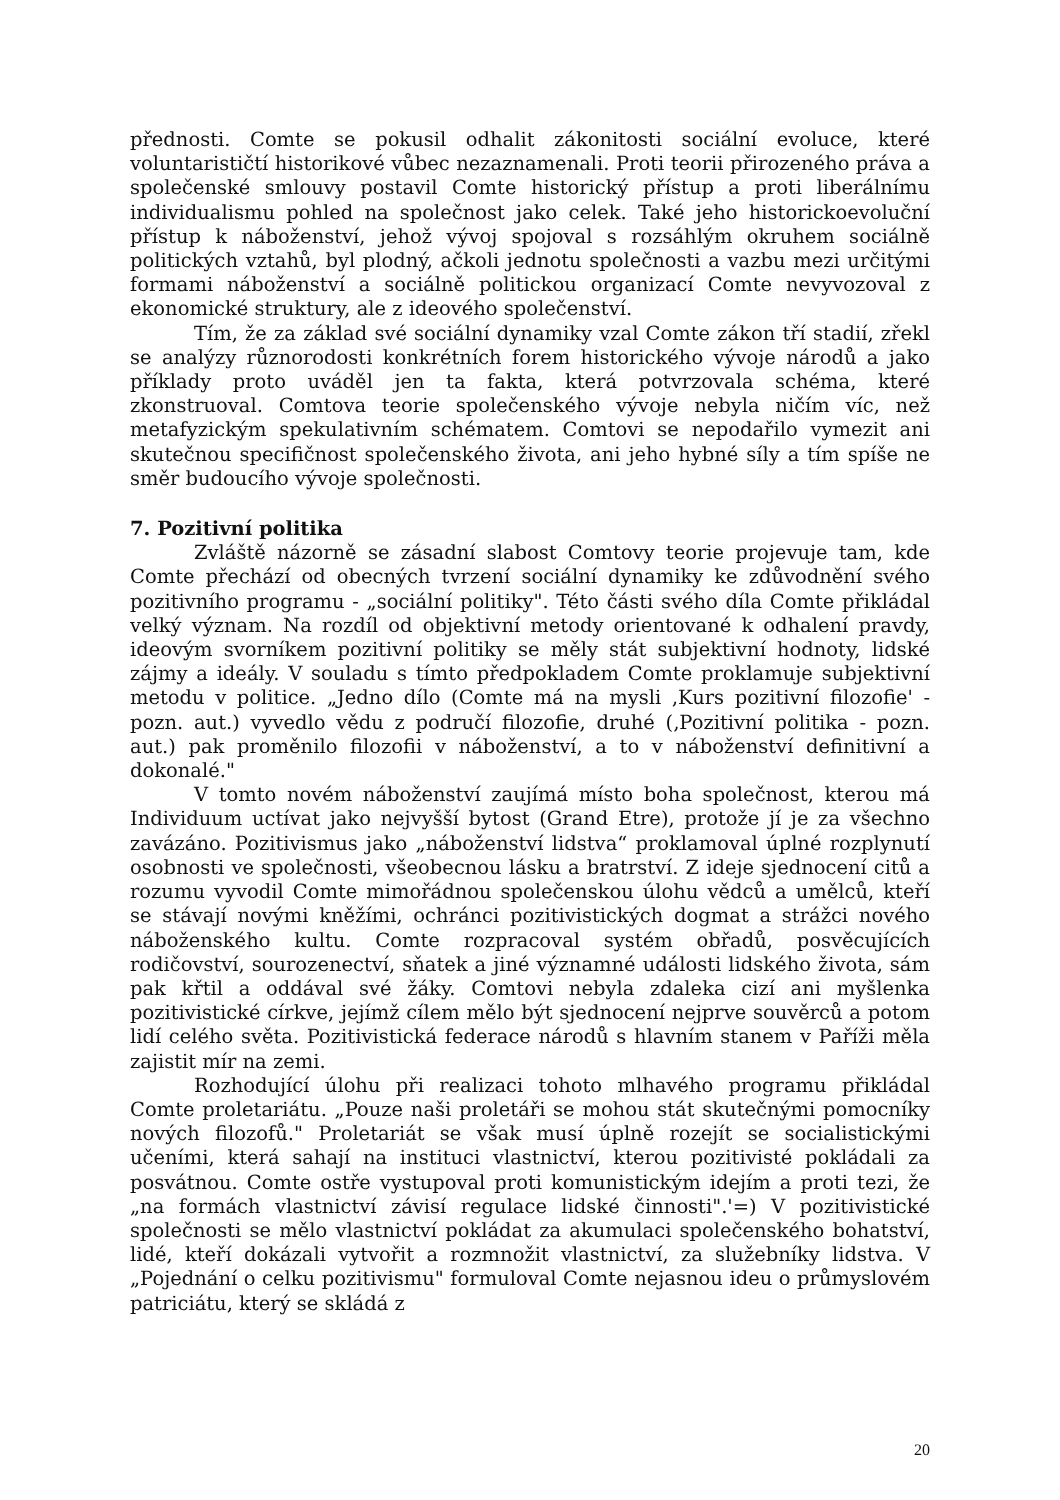přednosti. Comte se pokusil odhalit zákonitosti sociální evoluce, které voluntarističtí historikové vůbec nezaznamenali. Proti teorii přirozeného práva a společenské smlouvy postavil Comte historický přístup a proti liberálnímu individualismu pohled na společnost jako celek. Také jeho historickoevoluční přístup k náboženství, jehož vývoj spojoval s rozsáhlým okruhem sociálně politických vztahů, byl plodný, ačkoli jednotu společnosti a vazbu mezi určitými formami náboženství a sociálně politickou organizací Comte nevyvozoval z ekonomické struktury, ale z ideového společenství.
Tím, že za základ své sociální dynamiky vzal Comte zákon tří stadií, zřekl se analýzy různorodosti konkrétních forem historického vývoje národů a jako příklady proto uváděl jen ta fakta, která potvrzovala schéma, které zkonstruoval. Comtova teorie společenského vývoje nebyla ničím víc, než metafyzickým spekulativním schématem. Comtovi se nepodařilo vymezit ani skutečnou specifičnost společenského života, ani jeho hybné síly a tím spíše ne směr budoucího vývoje společnosti.
7. Pozitivní politika
Zvláště názorně se zásadní slabost Comtovy teorie projevuje tam, kde Comte přechází od obecných tvrzení sociální dynamiky ke zdůvodnění svého pozitivního programu - „sociální politiky". Této části svého díla Comte přikládal velký význam. Na rozdíl od objektivní metody orientované k odhalení pravdy, ideovým svorníkem pozitivní politiky se měly stát subjektivní hodnoty, lidské zájmy a ideály. V souladu s tímto předpokladem Comte proklamuje subjektivní metodu v politice. „Jedno dílo (Comte má na mysli ‚Kurs pozitivní filozofie' - pozn. aut.) vyvedlo vědu z područí filozofie, druhé (‚Pozitivní politika - pozn. aut.) pak proměnilo filozofii v náboženství, a to v náboženství definitivní a dokonalé."
V tomto novém náboženství zaujímá místo boha společnost, kterou má Individuum uctívat jako nejvyšší bytost (Grand Etre), protože jí je za všechno zavázáno. Pozitivismus jako „náboženství lidstva“ proklamoval úplné rozplynutí osobnosti ve společnosti, všeobecnou lásku a bratrství. Z ideje sjednocení citů a rozumu vyvodil Comte mimořádnou společenskou úlohu vědců a umělců, kteří se stávají novými kněžími, ochránci pozitivistických dogmat a strážci nového náboženského kultu. Comte rozpracoval systém obřadů, posvěcujících rodičovství, sourozenectví, sňatek a jiné významné události lidského života, sám pak křtil a oddával své žáky. Comtovi nebyla zdaleka cizí ani myšlenka pozitivistické církve, jejímž cílem mělo být sjednocení nejprve souvěrců a potom lidí celého světa. Pozitivistická federace národů s hlavním stanem v Paříži měla zajistit mír na zemi.
Rozhodující úlohu při realizaci tohoto mlhavého programu přikládal Comte proletariátu. „Pouze naši proletáři se mohou stát skutečnými pomocníky nových filozofů." Proletariát se však musí úplně rozejít se socialistickými učeními, která sahají na instituci vlastnictví, kterou pozitivisté pokládali za posvátnou. Comte ostře vystupoval proti komunistickým idejím a proti tezi, že „na formách vlastnictví závisí regulace lidské činnosti".'=) V pozitivistické společnosti se mělo vlastnictví pokládat za akumulaci společenského bohatství, lidé, kteří dokázali vytvořit a rozmnožit vlastnictví, za služebníky lidstva. V „Pojednání o celku pozitivismu" formuloval Comte nejasnou ideu o průmyslovém patriciátu, který se skládá z
20